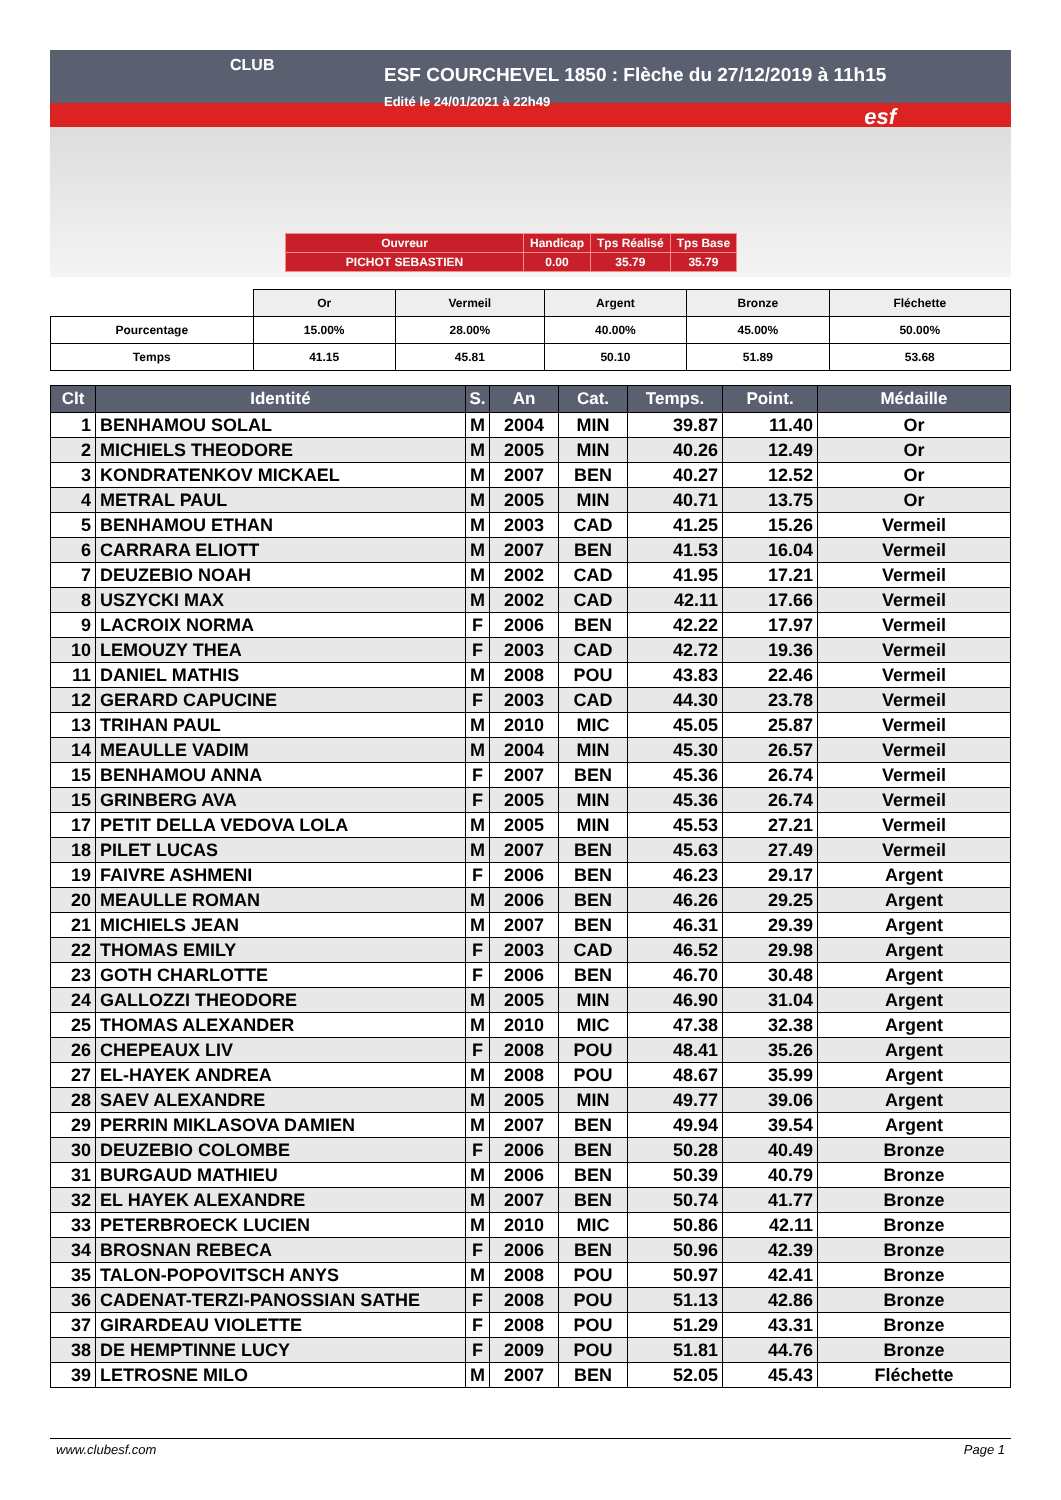CLUB
ESF COURCHEVEL 1850 : Flèche du 27/12/2019 à 11h15
Edité le 24/01/2021 à 22h49
esf
| Ouvreur | Handicap | Tps Réalisé | Tps Base |
| PICHOT SEBASTIEN | 0.00 | 35.79 | 35.79 |
| | Or | Vermeil | Argent | Bronze | Fléchette |
| Pourcentage | 15.00% | 28.00% | 40.00% | 45.00% | 50.00% |
| Temps | 41.15 | 45.81 | 50.10 | 51.89 | 53.68 |
| Clt | Identité | S. | An | Cat. | Temps. | Point. | Médaille |
| --- | --- | --- | --- | --- | --- | --- | --- |
| 1 | BENHAMOU SOLAL | M | 2004 | MIN | 39.87 | 11.40 | Or |
| 2 | MICHIELS THEODORE | M | 2005 | MIN | 40.26 | 12.49 | Or |
| 3 | KONDRATENKOV MICKAEL | M | 2007 | BEN | 40.27 | 12.52 | Or |
| 4 | METRAL PAUL | M | 2005 | MIN | 40.71 | 13.75 | Or |
| 5 | BENHAMOU ETHAN | M | 2003 | CAD | 41.25 | 15.26 | Vermeil |
| 6 | CARRARA ELIOTT | M | 2007 | BEN | 41.53 | 16.04 | Vermeil |
| 7 | DEUZEBIO NOAH | M | 2002 | CAD | 41.95 | 17.21 | Vermeil |
| 8 | USZYCKI MAX | M | 2002 | CAD | 42.11 | 17.66 | Vermeil |
| 9 | LACROIX NORMA | F | 2006 | BEN | 42.22 | 17.97 | Vermeil |
| 10 | LEMOUZY THEA | F | 2003 | CAD | 42.72 | 19.36 | Vermeil |
| 11 | DANIEL MATHIS | M | 2008 | POU | 43.83 | 22.46 | Vermeil |
| 12 | GERARD CAPUCINE | F | 2003 | CAD | 44.30 | 23.78 | Vermeil |
| 13 | TRIHAN PAUL | M | 2010 | MIC | 45.05 | 25.87 | Vermeil |
| 14 | MEAULLE VADIM | M | 2004 | MIN | 45.30 | 26.57 | Vermeil |
| 15 | BENHAMOU ANNA | F | 2007 | BEN | 45.36 | 26.74 | Vermeil |
| 15 | GRINBERG AVA | F | 2005 | MIN | 45.36 | 26.74 | Vermeil |
| 17 | PETIT DELLA VEDOVA LOLA | M | 2005 | MIN | 45.53 | 27.21 | Vermeil |
| 18 | PILET LUCAS | M | 2007 | BEN | 45.63 | 27.49 | Vermeil |
| 19 | FAIVRE ASHMENI | F | 2006 | BEN | 46.23 | 29.17 | Argent |
| 20 | MEAULLE ROMAN | M | 2006 | BEN | 46.26 | 29.25 | Argent |
| 21 | MICHIELS JEAN | M | 2007 | BEN | 46.31 | 29.39 | Argent |
| 22 | THOMAS EMILY | F | 2003 | CAD | 46.52 | 29.98 | Argent |
| 23 | GOTH CHARLOTTE | F | 2006 | BEN | 46.70 | 30.48 | Argent |
| 24 | GALLOZZI THEODORE | M | 2005 | MIN | 46.90 | 31.04 | Argent |
| 25 | THOMAS ALEXANDER | M | 2010 | MIC | 47.38 | 32.38 | Argent |
| 26 | CHEPEAUX LIV | F | 2008 | POU | 48.41 | 35.26 | Argent |
| 27 | EL-HAYEK ANDREA | M | 2008 | POU | 48.67 | 35.99 | Argent |
| 28 | SAEV ALEXANDRE | M | 2005 | MIN | 49.77 | 39.06 | Argent |
| 29 | PERRIN MIKLASOVA DAMIEN | M | 2007 | BEN | 49.94 | 39.54 | Argent |
| 30 | DEUZEBIO COLOMBE | F | 2006 | BEN | 50.28 | 40.49 | Bronze |
| 31 | BURGAUD MATHIEU | M | 2006 | BEN | 50.39 | 40.79 | Bronze |
| 32 | EL HAYEK ALEXANDRE | M | 2007 | BEN | 50.74 | 41.77 | Bronze |
| 33 | PETERBROECK LUCIEN | M | 2010 | MIC | 50.86 | 42.11 | Bronze |
| 34 | BROSNAN REBECA | F | 2006 | BEN | 50.96 | 42.39 | Bronze |
| 35 | TALON-POPOVITSCH ANYS | M | 2008 | POU | 50.97 | 42.41 | Bronze |
| 36 | CADENAT-TERZI-PANOSSIAN SATHE | F | 2008 | POU | 51.13 | 42.86 | Bronze |
| 37 | GIRARDEAU VIOLETTE | F | 2008 | POU | 51.29 | 43.31 | Bronze |
| 38 | DE HEMPTINNE LUCY | F | 2009 | POU | 51.81 | 44.76 | Bronze |
| 39 | LETROSNE MILO | M | 2007 | BEN | 52.05 | 45.43 | Fléchette |
www.clubesf.com Page 1